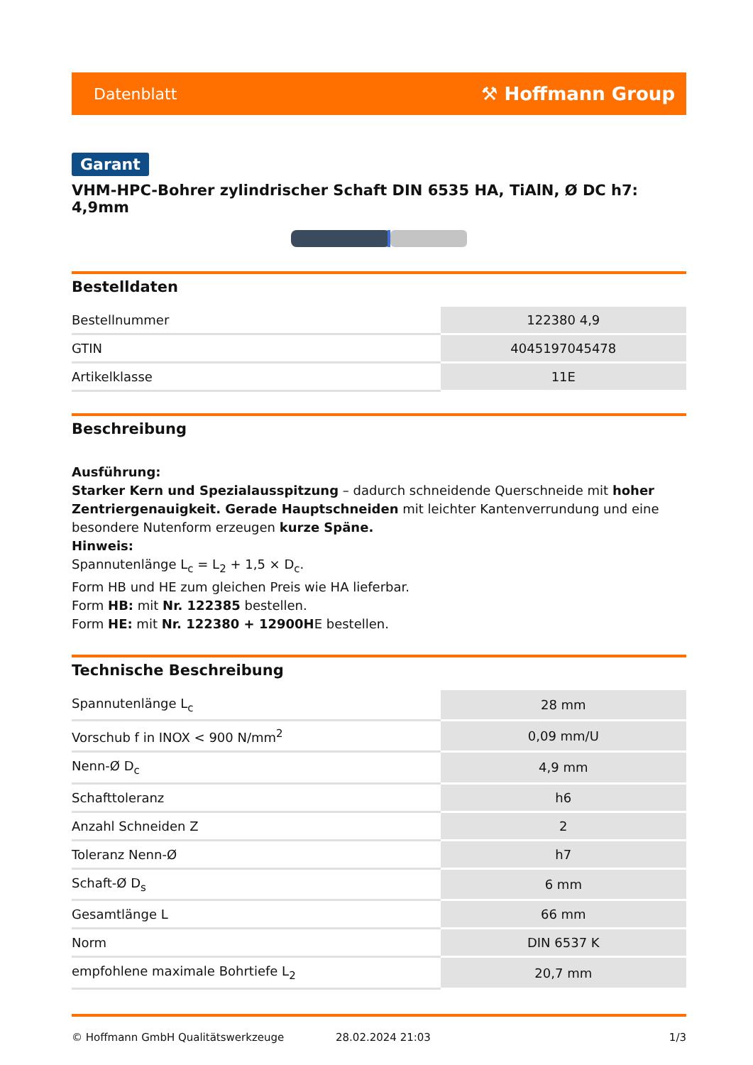Datenblatt ⚒ Hoffmann Group
Garant
VHM-HPC-Bohrer zylindrischer Schaft DIN 6535 HA, TiAlN, Ø DC h7: 4,9mm
Bestelldaten
| Bestellnummer | 122380 4,9 |
| GTIN | 4045197045478 |
| Artikelklasse | 11E |
Beschreibung
Ausführung:
Starker Kern und Spezialausspitzung – dadurch schneidende Querschneide mit hoher Zentriergenauigkeit. Gerade Hauptschneiden mit leichter Kantenverrundung und eine besondere Nutenform erzeugen kurze Späne.
Hinweis:
Spannutenlänge L<sub>c</sub> = L<sub>2</sub> + 1,5 × D<sub>c</sub>.
Form HB und HE zum gleichen Preis wie HA lieferbar.
Form HB: mit Nr. 122385 bestellen.
Form HE: mit Nr. 122380 + 12900HE bestellen.
Technische Beschreibung
| Spannutenlänge L<sub>c</sub> | 28 mm |
| Vorschub f in INOX < 900 N/mm<sup>2</sup> | 0,09 mm/U |
| Nenn-Ø D<sub>c</sub> | 4,9 mm |
| Schafttoleranz | h6 |
| Anzahl Schneiden Z | 2 |
| Toleranz Nenn-Ø | h7 |
| Schaft-Ø D<sub>s</sub> | 6 mm |
| Gesamtlänge L | 66 mm |
| Norm | DIN 6537 K |
| empfohlene maximale Bohrtiefe L<sub>2</sub> | 20,7 mm |
© Hoffmann GmbH Qualitätswerkzeuge 28.02.2024 21:03 1/3